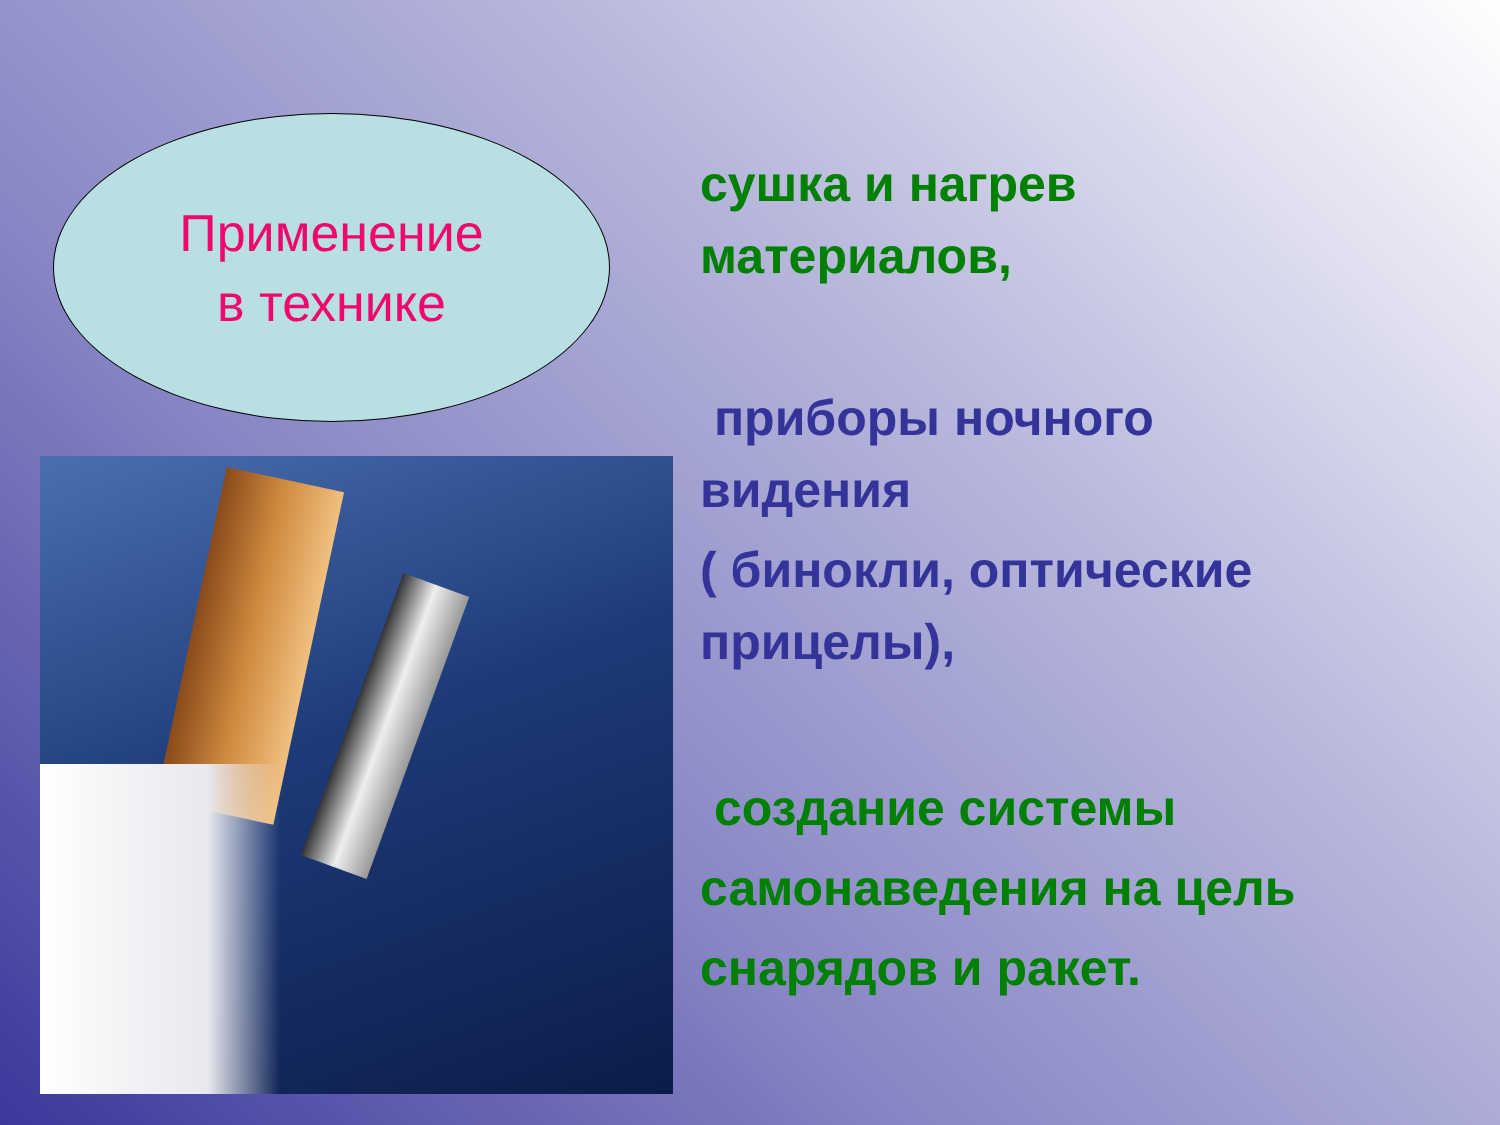Применение
в технике
сушка и нагрев
материалов,
приборы ночного
видения
( бинокли, оптические
прицелы),
создание системы
самонаведения на цель
снарядов и ракет.